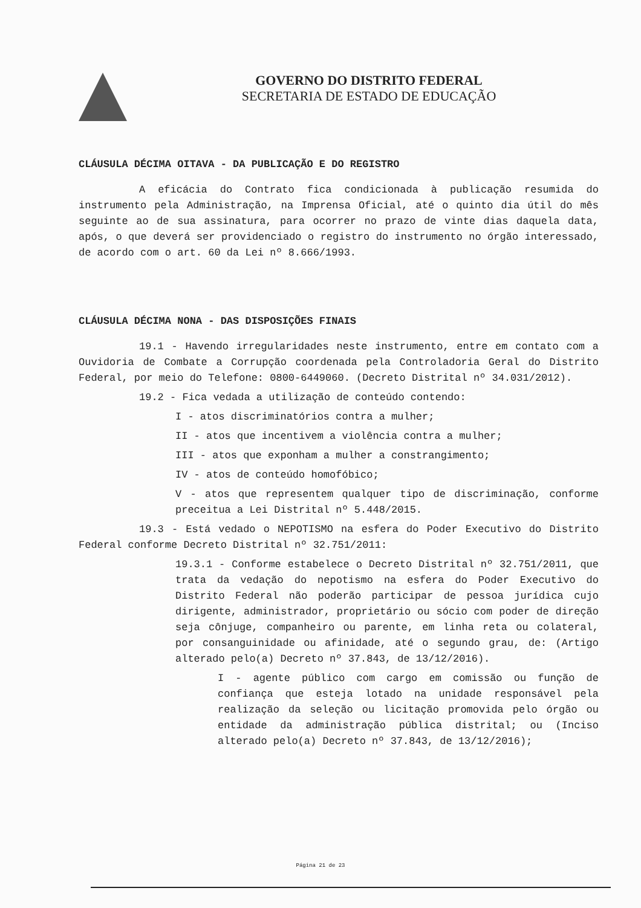GOVERNO DO DISTRITO FEDERAL
SECRETARIA DE ESTADO DE EDUCAÇÃO
CLÁUSULA DÉCIMA OITAVA - DA PUBLICAÇÃO E DO REGISTRO
A eficácia do Contrato fica condicionada à publicação resumida do instrumento pela Administração, na Imprensa Oficial, até o quinto dia útil do mês seguinte ao de sua assinatura, para ocorrer no prazo de vinte dias daquela data, após, o que deverá ser providenciado o registro do instrumento no órgão interessado, de acordo com o art. 60 da Lei nº 8.666/1993.
CLÁUSULA DÉCIMA NONA - DAS DISPOSIÇÕES FINAIS
19.1 - Havendo irregularidades neste instrumento, entre em contato com a Ouvidoria de Combate a Corrupção coordenada pela Controladoria Geral do Distrito Federal, por meio do Telefone: 0800-6449060. (Decreto Distrital nº 34.031/2012).
19.2 - Fica vedada a utilização de conteúdo contendo:
I - atos discriminatórios contra a mulher;
II - atos que incentivem a violência contra a mulher;
III - atos que exponham a mulher a constrangimento;
IV - atos de conteúdo homofóbico;
V - atos que representem qualquer tipo de discriminação, conforme preceitua a Lei Distrital nº 5.448/2015.
19.3 - Está vedado o NEPOTISMO na esfera do Poder Executivo do Distrito Federal conforme Decreto Distrital nº 32.751/2011:
19.3.1 - Conforme estabelece o Decreto Distrital nº 32.751/2011, que trata da vedação do nepotismo na esfera do Poder Executivo do Distrito Federal não poderão participar de pessoa jurídica cujo dirigente, administrador, proprietário ou sócio com poder de direção seja cônjuge, companheiro ou parente, em linha reta ou colateral, por consanguinidade ou afinidade, até o segundo grau, de: (Artigo alterado pelo(a) Decreto nº 37.843, de 13/12/2016).
I - agente público com cargo em comissão ou função de confiança que esteja lotado na unidade responsável pela realização da seleção ou licitação promovida pelo órgão ou entidade da administração pública distrital; ou (Inciso alterado pelo(a) Decreto nº 37.843, de 13/12/2016);
Página 21 de 23